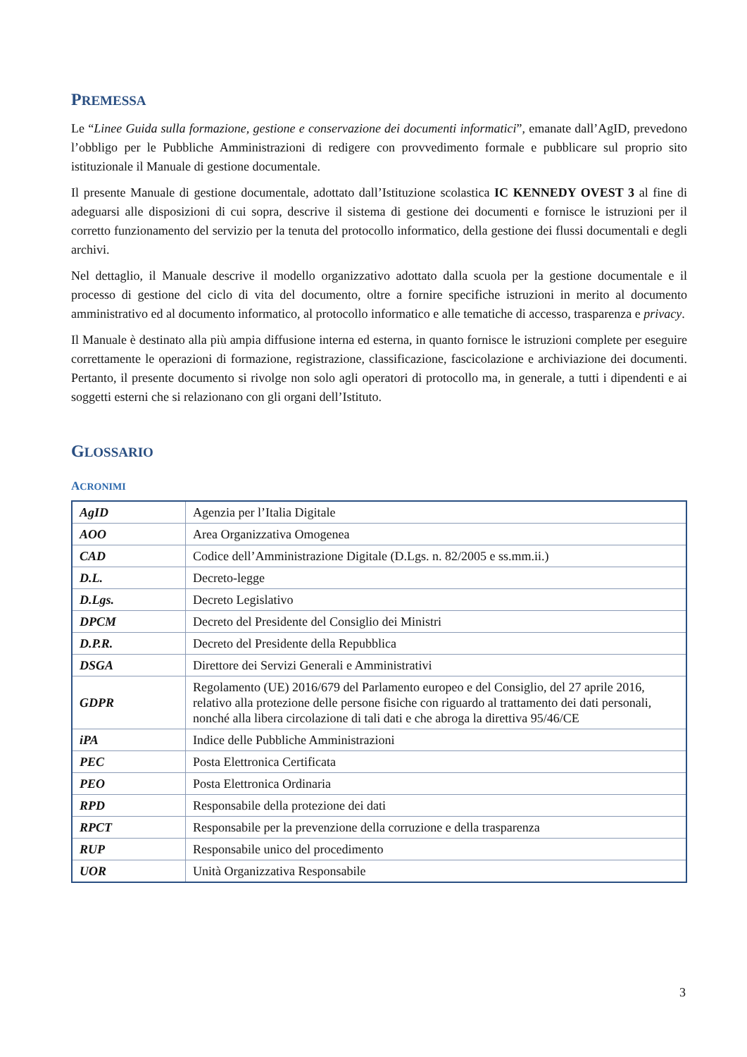PREMESSA
Le “Linee Guida sulla formazione, gestione e conservazione dei documenti informatici”, emanate dall’AgID, prevedono l’obbligo per le Pubbliche Amministrazioni di redigere con provvedimento formale e pubblicare sul proprio sito istituzionale il Manuale di gestione documentale.
Il presente Manuale di gestione documentale, adottato dall’Istituzione scolastica IC KENNEDY OVEST 3 al fine di adeguarsi alle disposizioni di cui sopra, descrive il sistema di gestione dei documenti e fornisce le istruzioni per il corretto funzionamento del servizio per la tenuta del protocollo informatico, della gestione dei flussi documentali e degli archivi.
Nel dettaglio, il Manuale descrive il modello organizzativo adottato dalla scuola per la gestione documentale e il processo di gestione del ciclo di vita del documento, oltre a fornire specifiche istruzioni in merito al documento amministrativo ed al documento informatico, al protocollo informatico e alle tematiche di accesso, trasparenza e privacy.
Il Manuale è destinato alla più ampia diffusione interna ed esterna, in quanto fornisce le istruzioni complete per eseguire correttamente le operazioni di formazione, registrazione, classificazione, fascicolazione e archiviazione dei documenti. Pertanto, il presente documento si rivolge non solo agli operatori di protocollo ma, in generale, a tutti i dipendenti e ai soggetti esterni che si relazionano con gli organi dell’Istituto.
GLOSSARIO
ACRONIMI
| AgID | Agenzia per l’Italia Digitale |
| AOO | Area Organizzativa Omogenea |
| CAD | Codice dell’Amministrazione Digitale (D.Lgs. n. 82/2005 e ss.mm.ii.) |
| D.L. | Decreto-legge |
| D.Lgs. | Decreto Legislativo |
| DPCM | Decreto del Presidente del Consiglio dei Ministri |
| D.P.R. | Decreto del Presidente della Repubblica |
| DSGA | Direttore dei Servizi Generali e Amministrativi |
| GDPR | Regolamento (UE) 2016/679 del Parlamento europeo e del Consiglio, del 27 aprile 2016, relativo alla protezione delle persone fisiche con riguardo al trattamento dei dati personali, nonché alla libera circolazione di tali dati e che abroga la direttiva 95/46/CE |
| iPA | Indice delle Pubbliche Amministrazioni |
| PEC | Posta Elettronica Certificata |
| PEO | Posta Elettronica Ordinaria |
| RPD | Responsabile della protezione dei dati |
| RPCT | Responsabile per la prevenzione della corruzione e della trasparenza |
| RUP | Responsabile unico del procedimento |
| UOR | Unità Organizzativa Responsabile |
3